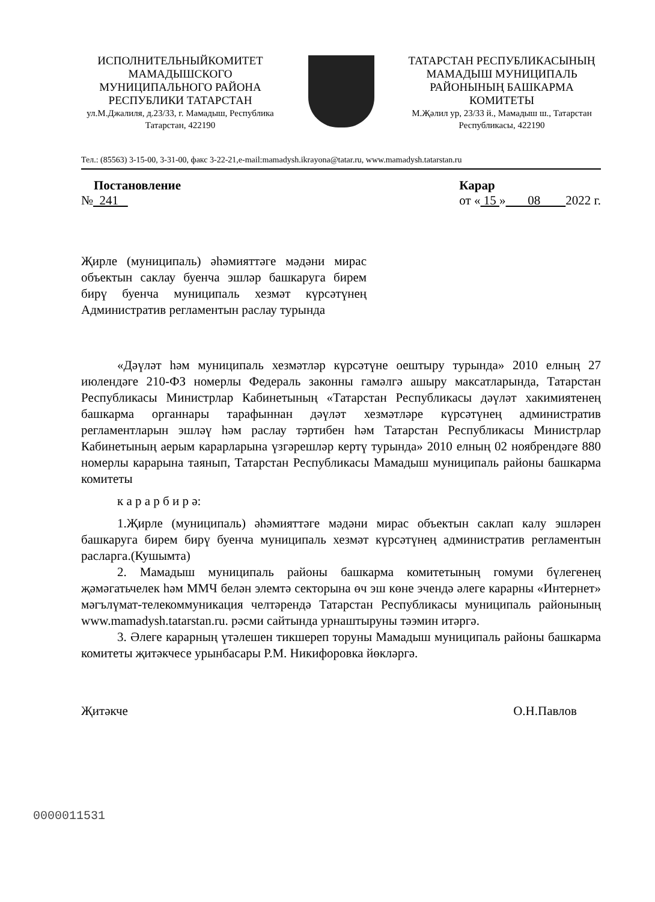ИСПОЛНИТЕЛЬНЫЙКОМИТЕТ МАМАДЫШСКОГО МУНИЦИПАЛЬНОГО РАЙОНА РЕСПУБЛИКИ ТАТАРСТАН
ул.М.Джалиля, д.23/33, г. Мамадыш, Республика Татарстан, 422190
ТАТАРСТАН РЕСПУБЛИКАСЫНЫҢ МАМАДЫШ МУНИЦИПАЛЬ РАЙОНЫНЫҢ БАШКАРМА КОМИТЕТЫ
М.Җәлил ур, 23/33 й., Мамадыш ш., Татарстан Республикасы, 422190
Тел.: (85563) 3-15-00, 3-31-00, факс 3-22-21,e-mail:mamadysh.ikrayona@tatar.ru, www.mamadysh.tatarstan.ru
Постановление
№ 241
Карар
от « 15 » 08 2022 г.
Җирле (муниципаль) әһәмияттәге мәдәни мирас объектын саклау буенча эшләр башкаруга бирем бирү буенча муниципаль хезмәт күрсәтүнең Административ регламентын раслау турында
«Дәүләт һәм муниципаль хезмәтләр күрсәтүне оештыру турында» 2010 елның 27 июлендәге 210-ФЗ номерлы Федераль законны гамәлгә ашыру максатларында, Татарстан Республикасы Министрлар Кабинетының «Татарстан Республикасы дәүләт хакимиятенең башкарма органнары тарафыннан дәүләт хезмәтләре күрсәтүнең административ регламентларын эшләү һәм раслау тәртибен һәм Татарстан Республикасы Министрлар Кабинетының аерым карарларына үзгәрешләр кертү турында» 2010 елның 02 ноябрендәге 880 номерлы карарына таянып, Татарстан Республикасы Мамадыш муниципаль районы башкарма комитеты
к а р а р б и р ә:
1.Җирле (муниципаль) әһәмияттәге мәдәни мирас объектын саклап калу эшләрен башкаруга бирем бирү буенча муниципаль хезмәт күрсәтүнең административ регламентын расларга.(Кушымта)
2. Мамадыш муниципаль районы башкарма комитетының гомуми бүлегенең җәмәгатьчелек һәм ММЧ белән элемтә секторына өч эш көне эчендә әлеге карарны «Интернет» мәгълүмат-телекоммуникация челтәрендә Татарстан Республикасы муниципаль районының www.mamadysh.tatarstan.ru. рәсми сайтында урнаштыруны тәэмин итәргә.
3. Әлеге карарның үтәлешен тикшереп торуны Мамадыш муниципаль районы башкарма комитеты җитәкчесе урынбасары Р.М. Никифоровка йөкләргә.
Җитәкче О.Н.Павлов
0000011531